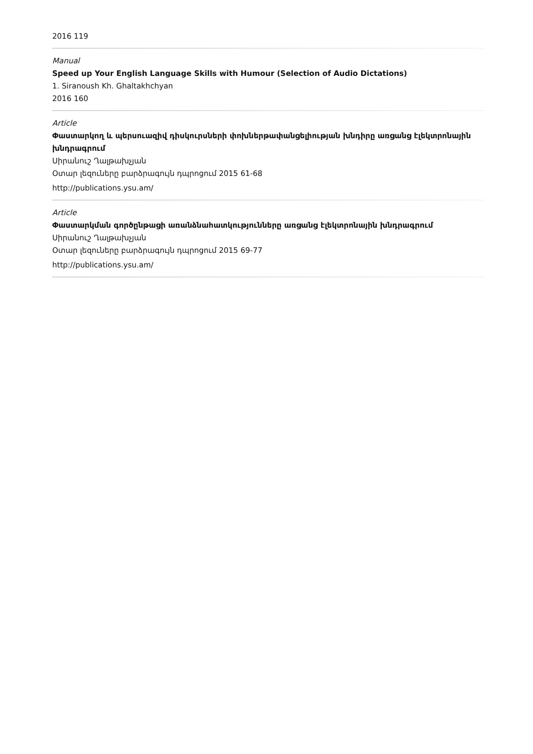2016 119
Manual
Speed up Your English Language Skills with Humour (Selection of Audio Dictations)
1. Siranoush Kh. Ghaltakhchyan
2016 160
Article
Փաստարկող և պերսուազիվ դիսկուրսների փոխներթափանցելիության խնդիրը առցանց էլեկտրոնային խնդրագրում
Սիրանուշ Ղալթախչյան
Օտար լեզուները բարձրագույն դպրոցում 2015 61-68
http://publications.ysu.am/
Article
Փաստարկման գործընթացի առանձնահատկությունները առցանց էլեկտրոնային խնդրագրում
Սիրանուշ Ղալթախչյան
Օտար լեզուները բարձրագույն դպրոցում 2015 69-77
http://publications.ysu.am/